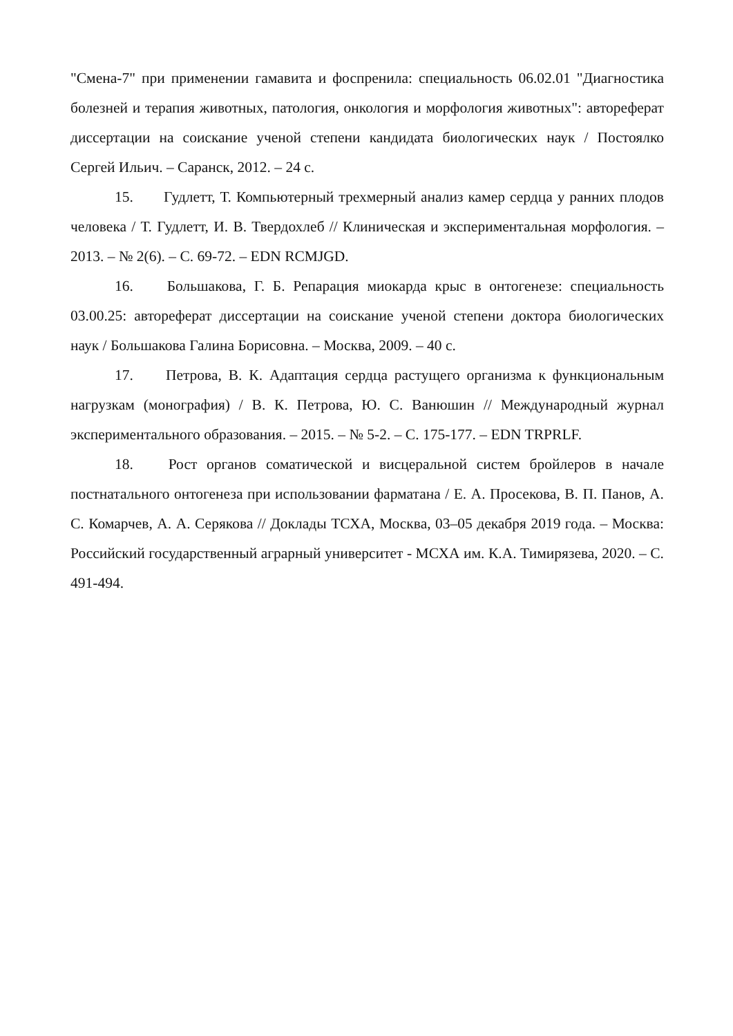"Смена-7" при применении гамавита и фоспренила: специальность 06.02.01 "Диагностика болезней и терапия животных, патология, онкология и морфология животных": автореферат диссертации на соискание ученой степени кандидата биологических наук / Постоялко Сергей Ильич. – Саранск, 2012. – 24 с.
15. Гудлетт, Т. Компьютерный трехмерный анализ камер сердца у ранних плодов человека / Т. Гудлетт, И. В. Твердохлеб // Клиническая и экспериментальная морфология. – 2013. – № 2(6). – С. 69-72. – EDN RCMJGD.
16. Большакова, Г. Б. Репарация миокарда крыс в онтогенезе: специальность 03.00.25: автореферат диссертации на соискание ученой степени доктора биологических наук / Большакова Галина Борисовна. – Москва, 2009. – 40 с.
17. Петрова, В. К. Адаптация сердца растущего организма к функциональным нагрузкам (монография) / В. К. Петрова, Ю. С. Ванюшин // Международный журнал экспериментального образования. – 2015. – № 5-2. – С. 175-177. – EDN TRPRLF.
18. Рост органов соматической и висцеральной систем бройлеров в начале постнатального онтогенеза при использовании фарматана / Е. А. Просекова, В. П. Панов, А. С. Комарчев, А. А. Серякова // Доклады ТСХА, Москва, 03–05 декабря 2019 года. – Москва: Российский государственный аграрный университет - МСХА им. К.А. Тимирязева, 2020. – С. 491-494.